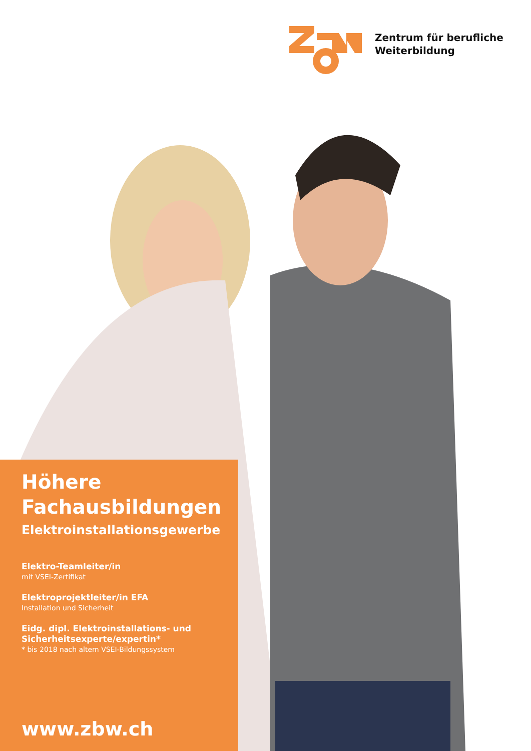Zentrum für berufliche
Weiterbildung
Höhere
Fachausbildungen
Elektroinstallationsgewerbe
Elektro-Teamleiter/in
mit VSEI-Zertifikat
Elektroprojektleiter/in EFA
Installation und Sicherheit
Eidg. dipl. Elektroinstallations- und Sicherheitsexperte/expertin*
* bis 2018 nach altem VSEI-Bildungssystem
www.zbw.ch